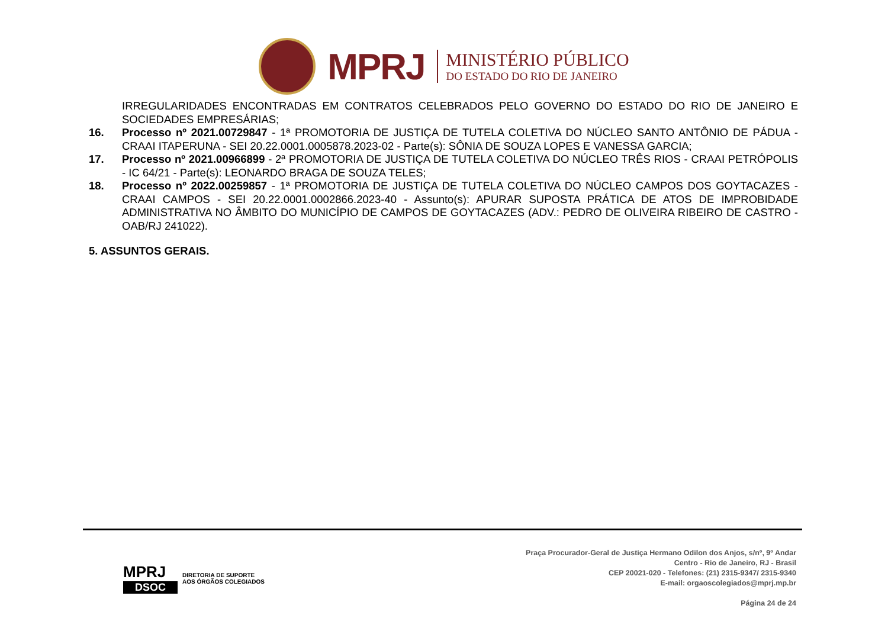MPRJ
MINISTÉRIO PÚBLICO
DO ESTADO DO RIO DE JANEIRO
IRREGULARIDADES ENCONTRADAS EM CONTRATOS CELEBRADOS PELO GOVERNO DO ESTADO DO RIO DE JANEIRO E SOCIEDADES EMPRESÁRIAS;
16. Processo nº 2021.00729847 - 1ª PROMOTORIA DE JUSTIÇA DE TUTELA COLETIVA DO NÚCLEO SANTO ANTÔNIO DE PÁDUA - CRAAI ITAPERUNA - SEI 20.22.0001.0005878.2023-02 - Parte(s): SÔNIA DE SOUZA LOPES E VANESSA GARCIA;
17. Processo nº 2021.00966899 - 2ª PROMOTORIA DE JUSTIÇA DE TUTELA COLETIVA DO NÚCLEO TRÊS RIOS - CRAAI PETRÓPOLIS - IC 64/21 - Parte(s): LEONARDO BRAGA DE SOUZA TELES;
18. Processo nº 2022.00259857 - 1ª PROMOTORIA DE JUSTIÇA DE TUTELA COLETIVA DO NÚCLEO CAMPOS DOS GOYTACAZES - CRAAI CAMPOS - SEI 20.22.0001.0002866.2023-40 - Assunto(s): APURAR SUPOSTA PRÁTICA DE ATOS DE IMPROBIDADE ADMINISTRATIVA NO ÂMBITO DO MUNICÍPIO DE CAMPOS DE GOYTACAZES (ADV.: PEDRO DE OLIVEIRA RIBEIRO DE CASTRO - OAB/RJ 241022).
5. ASSUNTOS GERAIS.
MPRJ
DSOC
DIRETORIA DE SUPORTE
AOS ÓRGÃOS COLEGIADOS
Praça Procurador-Geral de Justiça Hermano Odilon dos Anjos, s/nº, 9º Andar
Centro - Rio de Janeiro, RJ - Brasil
CEP 20021-020 - Telefones: (21) 2315-9347/ 2315-9340
E-mail: orgaoscolegiados@mprj.mp.br
Página 24 de 24